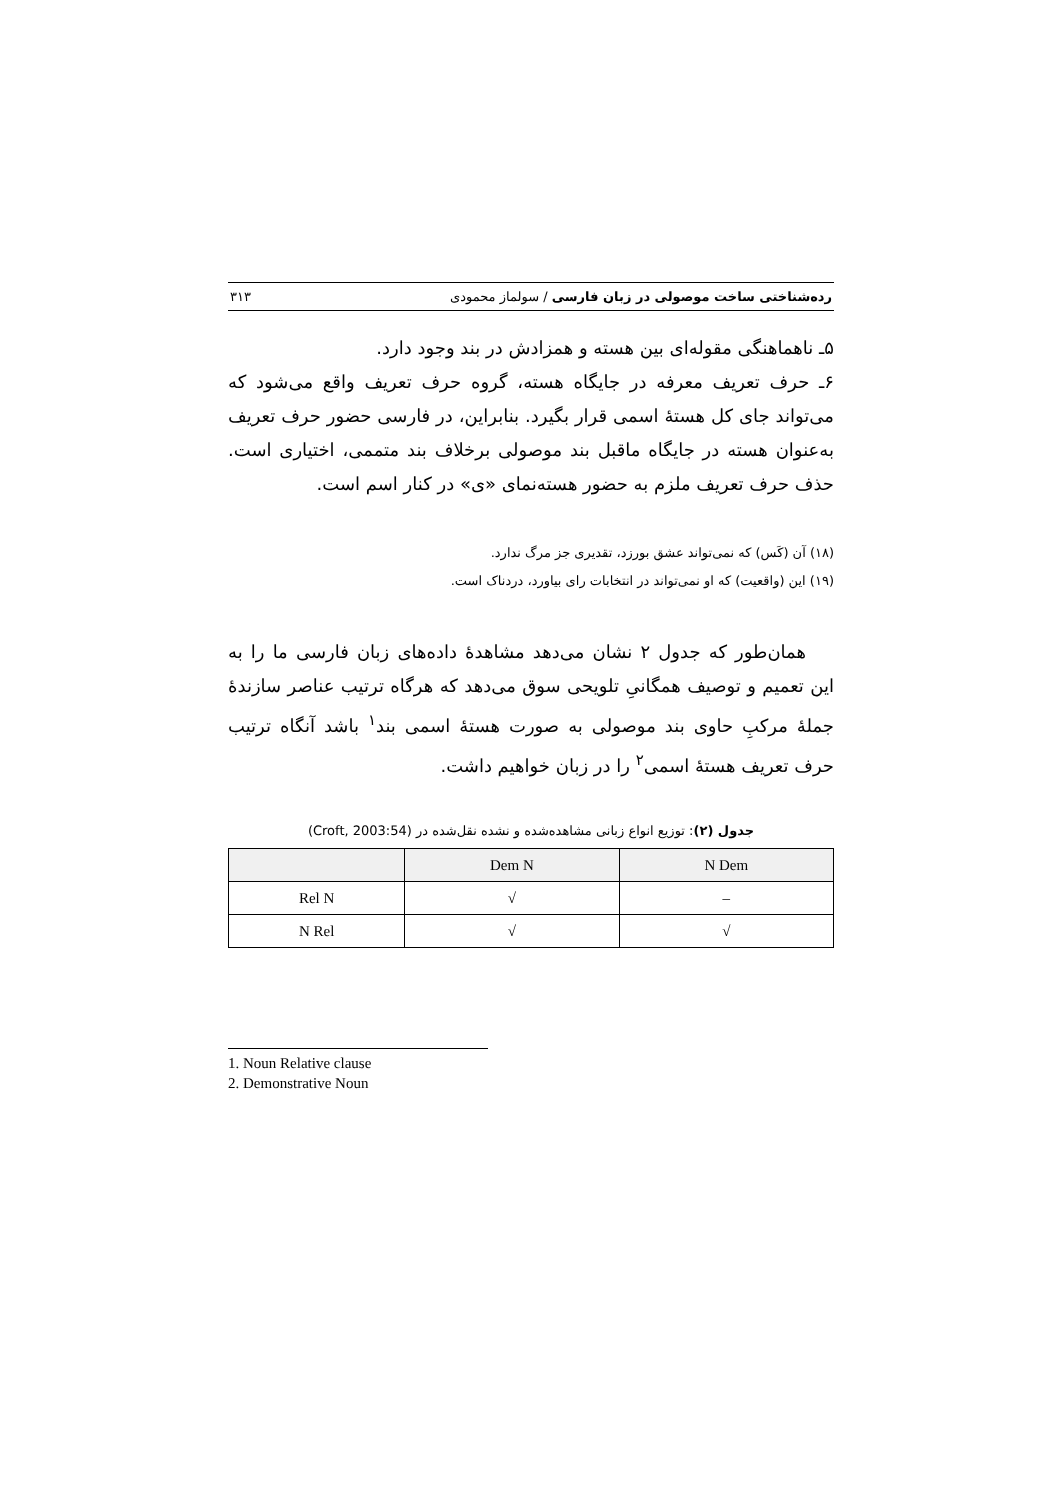رده‌شناختی ساخت موصولی در زبان فارسی / سولماز محمودی ۳۱۳
۵ـ ناهماهنگی مقوله‌ای بین هسته و همزادش در بند وجود دارد.
۶ـ حرف تعریف معرفه در جایگاه هسته، گروه حرف تعریف واقع می‌شود که می‌تواند جای کل هستهٔ اسمی قرار بگیرد. بنابراین، در فارسی حضور حرف تعریف به‌عنوان هسته در جایگاه ماقبل بند موصولی برخلاف بند متممی، اختیاری است. حذف حرف تعریف ملزم به حضور هسته‌نمای «ی» در کنار اسم است.
(۱۸) آن (کَس) که نمی‌تواند عشق بورزد، تقدیری جز مرگ ندارد.
(۱۹) این (واقعیت) که او نمی‌تواند در انتخابات رای بیاورد، دردناک است.
همان‌طور که جدول ۲ نشان می‌دهد مشاهدهٔ داده‌های زبان فارسی ما را به این تعمیم و توصیف همگانیِ تلویحی سوق می‌دهد که هرگاه ترتیب عناصر سازندهٔ جملهٔ مرکبِ حاوی بند موصولی به صورت هستهٔ اسمی بند<sup>۱</sup> باشد آنگاه ترتیب حرف تعریف هستهٔ اسمی<sup>۲</sup> را در زبان خواهیم داشت.
جدول (۲): توزیع انواع زبانی مشاهده‌شده و نشده نقل‌شده در (Croft, 2003:54)
| | Dem N | N Dem |
| --- | --- | --- |
| Rel N | √ | – |
| N Rel | √ | √ |
1. Noun Relative clause
2. Demonstrative Noun